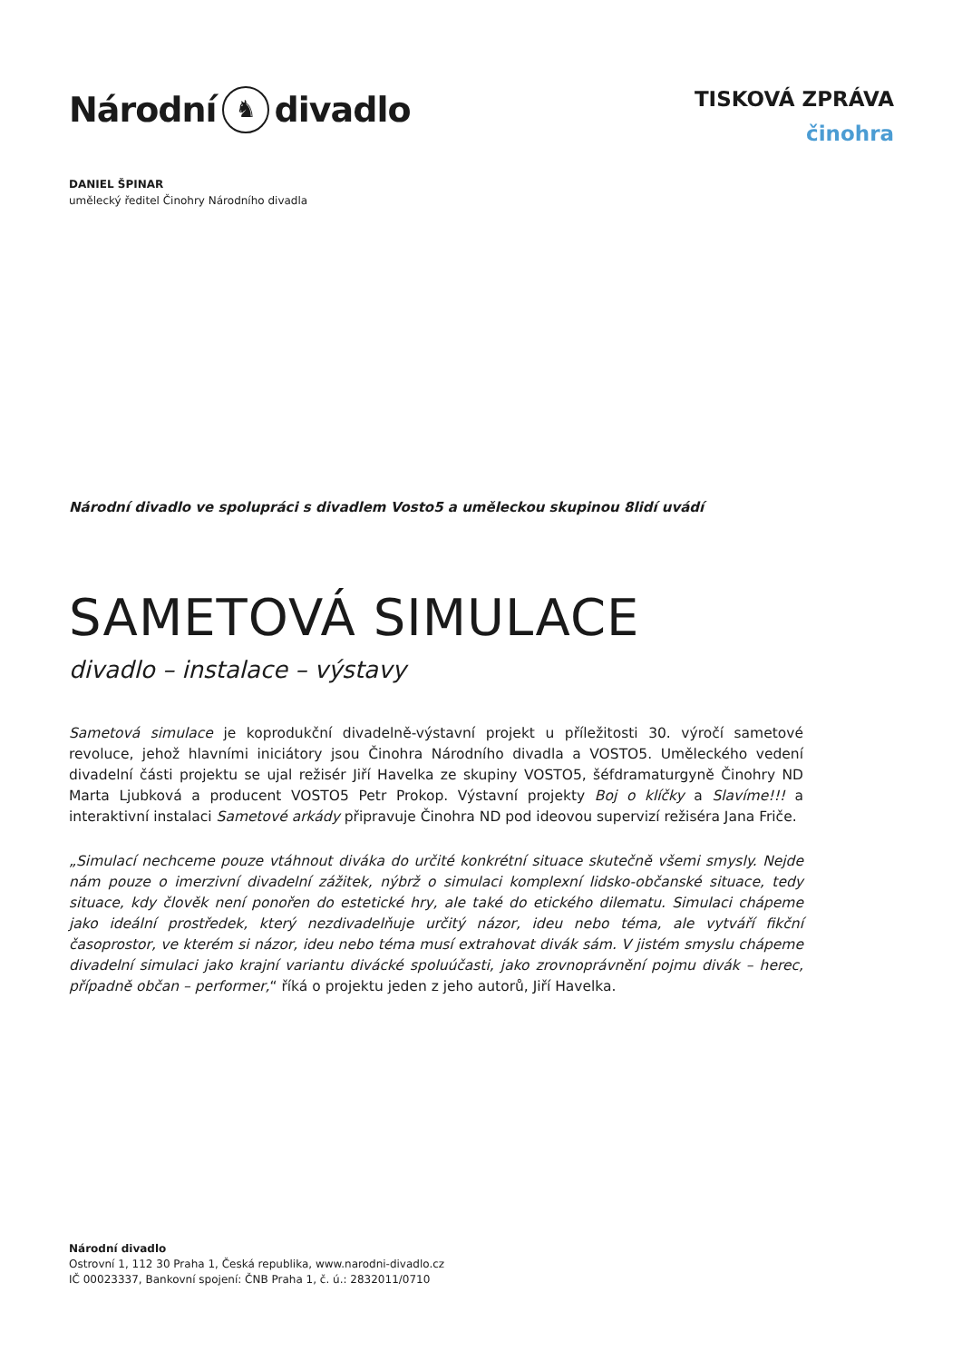Národní ♞ divadlo
TISKOVÁ ZPRÁVA
činohra
DANIEL ŠPINAR
umělecký ředitel Činohry Národního divadla
Národní divadlo ve spolupráci s divadlem Vosto5 a uměleckou skupinou 8lidí uvádí
SAMETOVÁ SIMULACE
divadlo – instalace – výstavy
Sametová simulace je koprodukční divadelně-výstavní projekt u příležitosti 30. výročí sametové revoluce, jehož hlavními iniciátory jsou Činohra Národního divadla a VOSTO5. Uměleckého vedení divadelní části projektu se ujal režisér Jiří Havelka ze skupiny VOSTO5, šéfdramaturgyně Činohry ND Marta Ljubková a producent VOSTO5 Petr Prokop. Výstavní projekty Boj o klíčky a Slavíme!!! a interaktivní instalaci Sametové arkády připravuje Činohra ND pod ideovou supervizí režiséra Jana Friče.
„Simulací nechceme pouze vtáhnout diváka do určité konkrétní situace skutečně všemi smysly. Nejde nám pouze o imerzivní divadelní zážitek, nýbrž o simulaci komplexní lidsko-občanské situace, tedy situace, kdy člověk není ponořen do estetické hry, ale také do etického dilematu. Simulaci chápeme jako ideální prostředek, který nezdivadelňuje určitý názor, ideu nebo téma, ale vytváří fikční časoprostor, ve kterém si názor, ideu nebo téma musí extrahovat divák sám. V jistém smyslu chápeme divadelní simulaci jako krajní variantu divácké spoluúčasti, jako zrovnoprávnění pojmu divák – herec, případně občan – performer,“ říká o projektu jeden z jeho autorů, Jiří Havelka.
Národní divadlo
Ostrovní 1, 112 30 Praha 1, Česká republika, www.narodni-divadlo.cz
IČ 00023337, Bankovní spojení: ČNB Praha 1, č. ú.: 2832011/0710